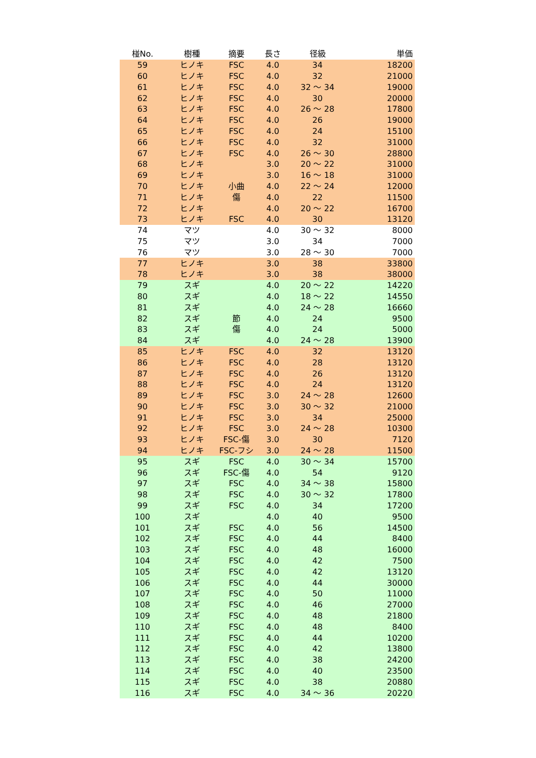| 椪No. | 樹種 | 摘要 | 長さ | 径級 | 単価 |
| --- | --- | --- | --- | --- | --- |
| 59 | ヒノキ | FSC | 4.0 | 34 | 18200 |
| 60 | ヒノキ | FSC | 4.0 | 32 | 21000 |
| 61 | ヒノキ | FSC | 4.0 | 32 ～ 34 | 19000 |
| 62 | ヒノキ | FSC | 4.0 | 30 | 20000 |
| 63 | ヒノキ | FSC | 4.0 | 26 ～ 28 | 17800 |
| 64 | ヒノキ | FSC | 4.0 | 26 | 19000 |
| 65 | ヒノキ | FSC | 4.0 | 24 | 15100 |
| 66 | ヒノキ | FSC | 4.0 | 32 | 31000 |
| 67 | ヒノキ | FSC | 4.0 | 26 ～ 30 | 28800 |
| 68 | ヒノキ | | 3.0 | 20 ～ 22 | 31000 |
| 69 | ヒノキ | | 3.0 | 16 ～ 18 | 31000 |
| 70 | ヒノキ | 小曲 | 4.0 | 22 ～ 24 | 12000 |
| 71 | ヒノキ | 傷 | 4.0 | 22 | 11500 |
| 72 | ヒノキ | | 4.0 | 20 ～ 22 | 16700 |
| 73 | ヒノキ | FSC | 4.0 | 30 | 13120 |
| 74 | マツ | | 4.0 | 30 ～ 32 | 8000 |
| 75 | マツ | | 3.0 | 34 | 7000 |
| 76 | マツ | | 3.0 | 28 ～ 30 | 7000 |
| 77 | ヒノキ | | 3.0 | 38 | 33800 |
| 78 | ヒノキ | | 3.0 | 38 | 38000 |
| 79 | スギ | | 4.0 | 20 ～ 22 | 14220 |
| 80 | スギ | | 4.0 | 18 ～ 22 | 14550 |
| 81 | スギ | | 4.0 | 24 ～ 28 | 16660 |
| 82 | スギ | 節 | 4.0 | 24 | 9500 |
| 83 | スギ | 傷 | 4.0 | 24 | 5000 |
| 84 | スギ | | 4.0 | 24 ～ 28 | 13900 |
| 85 | ヒノキ | FSC | 4.0 | 32 | 13120 |
| 86 | ヒノキ | FSC | 4.0 | 28 | 13120 |
| 87 | ヒノキ | FSC | 4.0 | 26 | 13120 |
| 88 | ヒノキ | FSC | 4.0 | 24 | 13120 |
| 89 | ヒノキ | FSC | 3.0 | 24 ～ 28 | 12600 |
| 90 | ヒノキ | FSC | 3.0 | 30 ～ 32 | 21000 |
| 91 | ヒノキ | FSC | 3.0 | 34 | 25000 |
| 92 | ヒノキ | FSC | 3.0 | 24 ～ 28 | 10300 |
| 93 | ヒノキ | FSC-傷 | 3.0 | 30 | 7120 |
| 94 | ヒノキ | FSC-フシ | 3.0 | 24 ～ 28 | 11500 |
| 95 | スギ | FSC | 4.0 | 30 ～ 34 | 15700 |
| 96 | スギ | FSC-傷 | 4.0 | 54 | 9120 |
| 97 | スギ | FSC | 4.0 | 34 ～ 38 | 15800 |
| 98 | スギ | FSC | 4.0 | 30 ～ 32 | 17800 |
| 99 | スギ | FSC | 4.0 | 34 | 17200 |
| 100 | スギ | | 4.0 | 40 | 9500 |
| 101 | スギ | FSC | 4.0 | 56 | 14500 |
| 102 | スギ | FSC | 4.0 | 44 | 8400 |
| 103 | スギ | FSC | 4.0 | 48 | 16000 |
| 104 | スギ | FSC | 4.0 | 42 | 7500 |
| 105 | スギ | FSC | 4.0 | 42 | 13120 |
| 106 | スギ | FSC | 4.0 | 44 | 30000 |
| 107 | スギ | FSC | 4.0 | 50 | 11000 |
| 108 | スギ | FSC | 4.0 | 46 | 27000 |
| 109 | スギ | FSC | 4.0 | 48 | 21800 |
| 110 | スギ | FSC | 4.0 | 48 | 8400 |
| 111 | スギ | FSC | 4.0 | 44 | 10200 |
| 112 | スギ | FSC | 4.0 | 42 | 13800 |
| 113 | スギ | FSC | 4.0 | 38 | 24200 |
| 114 | スギ | FSC | 4.0 | 40 | 23500 |
| 115 | スギ | FSC | 4.0 | 38 | 20880 |
| 116 | スギ | FSC | 4.0 | 34 ～ 36 | 20220 |